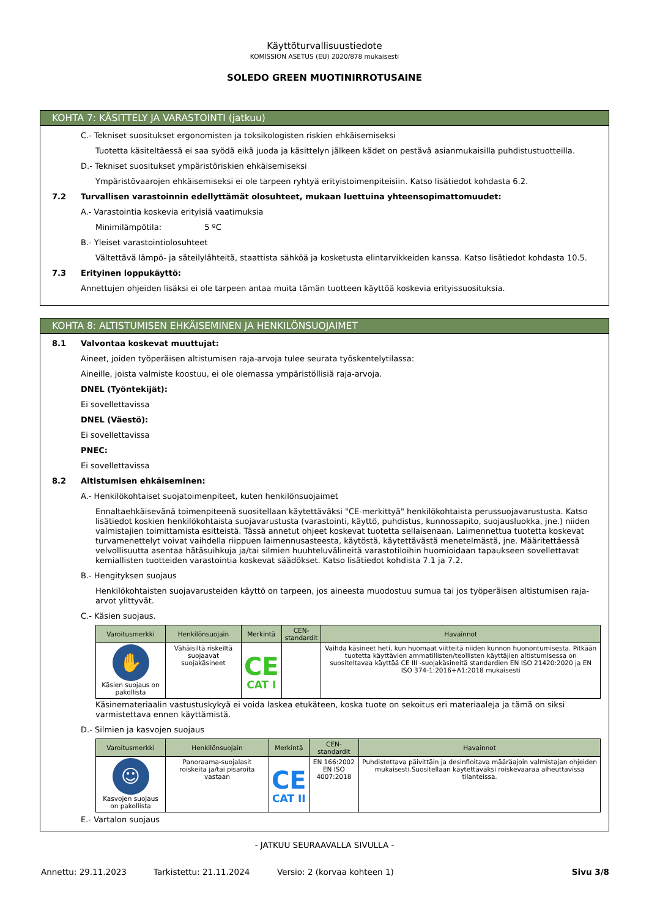Käyttöturvallisuustiedote
KOMISSION ASETUS (EU) 2020/878 mukaisesti
SOLEDO GREEN MUOTINIRROTUSAINE
KOHTA 7: KÄSITTELY JA VARASTOINTI (jatkuu)
C.- Tekniset suositukset ergonomisten ja toksikologisten riskien ehkäisemiseksi
Tuotetta käsiteltäessä ei saa syödä eikä juoda ja käsittelyn jälkeen kädet on pestävä asianmukaisilla puhdistustuotteilla.
D.- Tekniset suositukset ympäristöriskien ehkäisemiseksi
Ympäristövaarojen ehkäisemiseksi ei ole tarpeen ryhtyä erityistoimenpiteisiin. Katso lisätiedot kohdasta 6.2.
7.2 Turvallisen varastoinnin edellyttämät olosuhteet, mukaan luettuina yhteensopimattomuudet:
A.- Varastointia koskevia erityisiä vaatimuksia
Minimilämpötila: 5 ºC
B.- Yleiset varastointiolosuhteet
Vältettävä lämpö- ja säteilylähteitä, staattista sähköä ja kosketusta elintarvikkeiden kanssa. Katso lisätiedot kohdasta 10.5.
7.3 Erityinen loppukäyttö:
Annettujen ohjeiden lisäksi ei ole tarpeen antaa muita tämän tuotteen käyttöä koskevia erityissuosituksia.
KOHTA 8: ALTISTUMISEN EHKÄISEMINEN JA HENKILÖNSUOJAIMET
8.1 Valvontaa koskevat muuttujat:
Aineet, joiden työperäisen altistumisen raja-arvoja tulee seurata työskentelytilassa:
Aineille, joista valmiste koostuu, ei ole olemassa ympäristöllisiä raja-arvoja.
DNEL (Työntekijät):
Ei sovellettavissa
DNEL (Väestö):
Ei sovellettavissa
PNEC:
Ei sovellettavissa
8.2 Altistumisen ehkäiseminen:
A.- Henkilökohtaiset suojatoimenpiteet, kuten henkilönsuojaimet
Ennaltaehkäisevänä toimenpiteenä suositellaan käytettäväksi "CE-merkittyä" henkilökohtaista perussuojavarustusta. Katso lisätiedot koskien henkilökohtaista suojavarustusta (varastointi, käyttö, puhdistus, kunnossapito, suojausluokka, jne.) niiden valmistajien toimittamista esitteistä. Tässä annetut ohjeet koskevat tuotetta sellaisenaan. Laimennettua tuotetta koskevat turvamenettelyt voivat vaihdella riippuen laimennusasteesta, käytöstä, käytettävästä menetelmästä, jne. Määritettäessä velvollisuutta asentaa hätäsuihkuja ja/tai silmien huuhteluvälineitä varastotiloihin huomioidaan tapaukseen sovellettavat kemiallisten tuotteiden varastointia koskevat säädökset. Katso lisätiedot kohdista 7.1 ja 7.2.
B.- Hengityksen suojaus
Henkilökohtaisten suojavarusteiden käyttö on tarpeen, jos aineesta muodostuu sumua tai jos työperäisen altistumisen raja-arvot ylittyvät.
C.- Käsien suojaus.
| Varoitusmerkki | Henkilönsuojain | Merkintä | CEN-standardit | Havainnot |
| --- | --- | --- | --- | --- |
| ✋ Käsien suojaus on pakollista | Vähäisiltä riskeiltä suojaavat suojakäsineet | CE CAT I | | Vaihda käsineet heti, kun huomaat viitteitä niiden kunnon huonontumisesta. Pitkään tuotetta käyttävien ammatillisten/teollisten käyttäjien altistumisessa on suositeltavaa käyttää CE III -suojakäsineitä standardien EN ISO 21420:2020 ja EN ISO 374-1:2016+A1:2018 mukaisesti |
Käsinemateriaalin vastustuskykyä ei voida laskea etukäteen, koska tuote on sekoitus eri materiaaleja ja tämä on siksi varmistettava ennen käyttämistä.
D.- Silmien ja kasvojen suojaus
| Varoitusmerkki | Henkilönsuojain | Merkintä | CEN-standardit | Havainnot |
| --- | --- | --- | --- | --- |
| ☺ Kasvojen suojaus on pakollista | Panoraama-suojalasit roiskeita ja/tai pisaroita vastaan | CE CAT II | EN 166:2002 EN ISO 4007:2018 | Puhdistettava päivittäin ja desinfioitava määräajoin valmistajan ohjeiden mukaisesti.Suositellaan käytettäväksi roiskevaaraa aiheuttavissa tilanteissa. |
E.- Vartalon suojaus
- JATKUU SEURAAVALLA SIVULLA -
Annettu: 29.11.2023 Tarkistettu: 21.11.2024 Versio: 2 (korvaa kohteen 1) Sivu 3/8